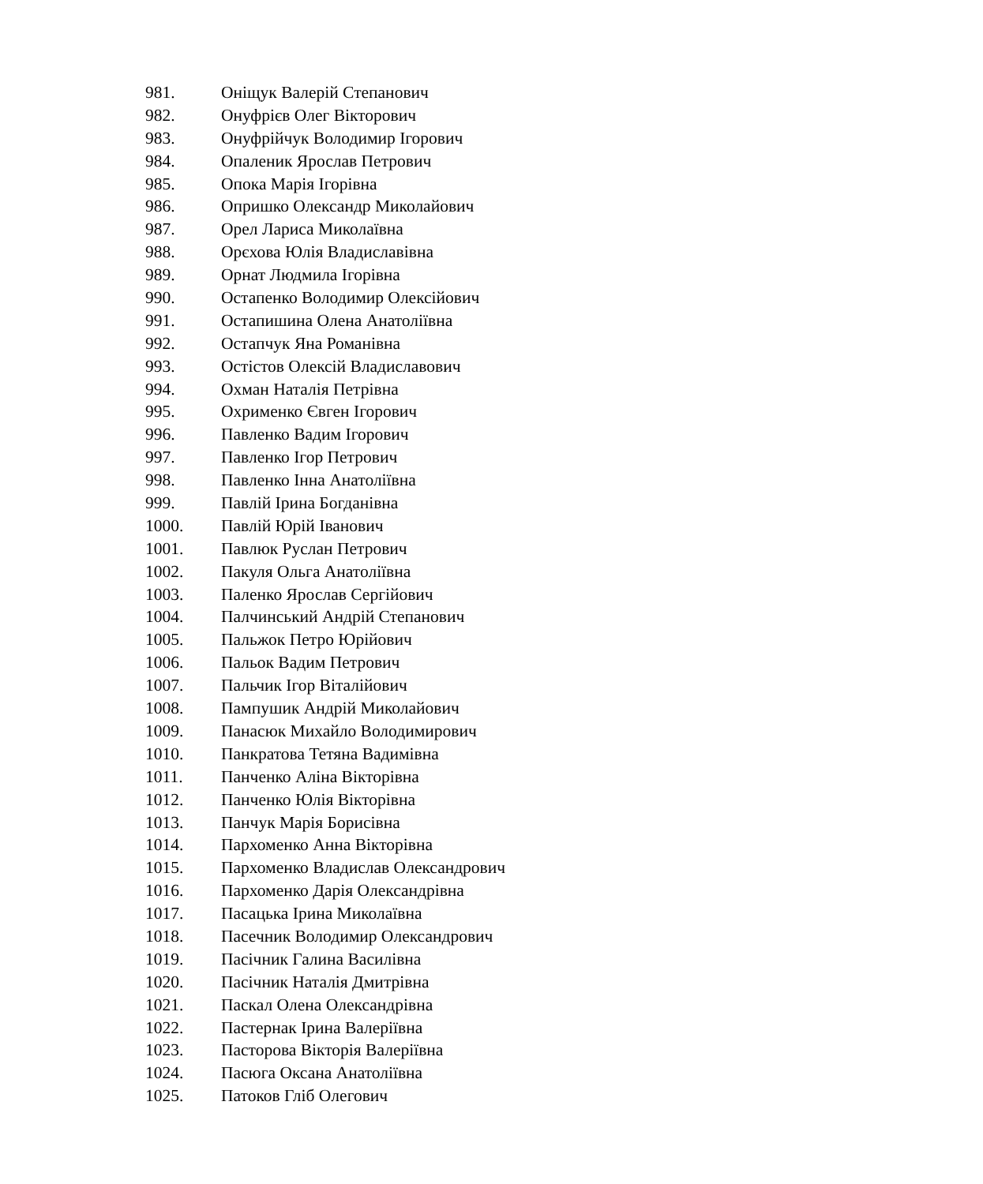981. Оніщук Валерій Степанович
982. Онуфрієв Олег Вікторович
983. Онуфрійчук Володимир Ігорович
984. Опаленик Ярослав Петрович
985. Опока Марія Ігорівна
986. Опришко Олександр Миколайович
987. Орел Лариса Миколаївна
988. Орєхова Юлія Владиславівна
989. Орнат Людмила Ігорівна
990. Остапенко Володимир Олексійович
991. Остапишина Олена Анатоліївна
992. Остапчук Яна Романівна
993. Остістов Олексій Владиславович
994. Охман Наталія Петрівна
995. Охрименко Євген Ігорович
996. Павленко Вадим Ігорович
997. Павленко Ігор Петрович
998. Павленко Інна Анатоліївна
999. Павлій Ірина Богданівна
1000. Павлій Юрій Іванович
1001. Павлюк Руслан Петрович
1002. Пакуля Ольга Анатоліївна
1003. Паленко Ярослав Сергійович
1004. Палчинський Андрій Степанович
1005. Пальжок Петро Юрійович
1006. Пальок Вадим Петрович
1007. Пальчик Ігор Віталійович
1008. Пампушик Андрій Миколайович
1009. Панасюк Михайло Володимирович
1010. Панкратова Тетяна Вадимівна
1011. Панченко Аліна Вікторівна
1012. Панченко Юлія Вікторівна
1013. Панчук Марія Борисівна
1014. Пархоменко Анна Вікторівна
1015. Пархоменко Владислав Олександрович
1016. Пархоменко Дарія Олександрівна
1017. Пасацька Ірина Миколаївна
1018. Пасечник Володимир Олександрович
1019. Пасічник Галина Василівна
1020. Пасічник Наталія Дмитрівна
1021. Паскал Олена Олександрівна
1022. Пастернак Ірина Валеріївна
1023. Пасторова Вікторія Валеріївна
1024. Пасюга Оксана Анатоліївна
1025. Патоков Гліб Олегович